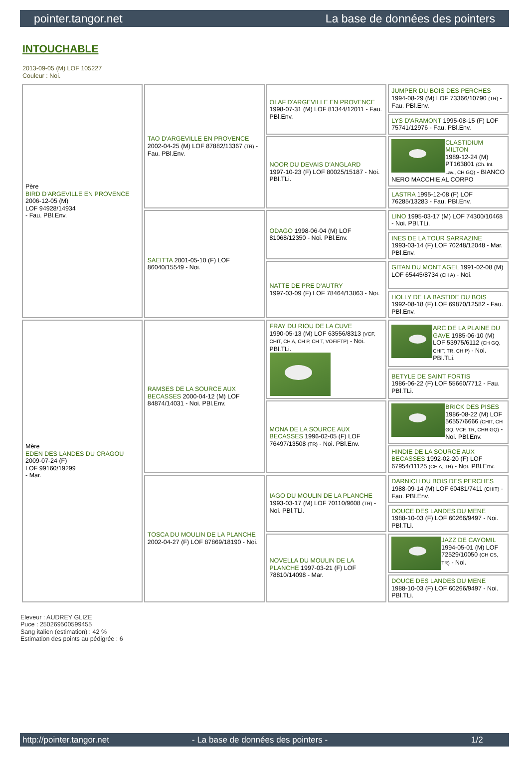pointer.tangor.net La base de données des pointers
INTOUCHABLE
2013-09-05 (M) LOF 105227
Couleur : Noi.
| Père BIRD D'ARGEVILLE EN PROVENCE 2006-12-05 (M) LOF 94928/14934 - Fau. PBl.Env. | TAO D'ARGEVILLE EN PROVENCE 2002-04-25 (M) LOF 87882/13367 (TR) - Fau. PBl.Env. | OLAF D'ARGEVILLE EN PROVENCE 1998-07-31 (M) LOF 81344/12011 - Fau. PBl.Env. | JUMPER DU BOIS DES PERCHES 1994-08-29 (M) LOF 73366/10790 (TR) - Fau. PBl.Env. |
| | | | LYS D'ARAMONT 1995-08-15 (F) LOF 75741/12976 - Fau. PBl.Env. |
| | | NOOR DU DEVAIS D'ANGLARD 1997-10-23 (F) LOF 80025/15187 - Noi. PBl.TLi. | CLASTIDIUM MILTON 1989-12-24 (M) PT163801 (Ch. Int. Lav., CH GQ) - BIANCO NERO MACCHIE AL CORPO |
| | | | LASTRA 1995-12-08 (F) LOF 76285/13283 - Fau. PBl.Env. |
| | SAEITTA 2001-05-10 (F) LOF 86040/15549 - Noi. | ODAGO 1998-06-04 (M) LOF 81068/12350 - Noi. PBl.Env. | LINO 1995-03-17 (M) LOF 74300/10468 - Noi. PBl.TLi. |
| | | | INES DE LA TOUR SARRAZINE 1993-03-14 (F) LOF 70248/12048 - Mar. PBl.Env. |
| | | NATTE DE PRE D'AUTRY 1997-03-09 (F) LOF 78464/13863 - Noi. | GITAN DU MONT AGEL 1991-02-08 (M) LOF 65445/8734 (CH A) - Noi. |
| | | | HOLLY DE LA BASTIDE DU BOIS 1992-08-18 (F) LOF 69870/12582 - Fau. PBl.Env. |
| Mère EDEN DES LANDES DU CRAGOU 2009-07-24 (F) LOF 99160/19299 - Mar. | RAMSES DE LA SOURCE AUX BECASSES 2000-04-12 (M) LOF 84874/14031 - Noi. PBl.Env. | FRAY DU RIOU DE LA CUVE 1990-05-13 (M) LOF 63556/8313 (VCF, CHIT, CH A, CH P, CH T, VOF/FTP) - Noi. PBl.TLi. | ARC DE LA PLAINE DU GAVE 1985-06-10 (M) LOF 53975/6112 (CH GQ, CHIT, TR, CH P) - Noi. PBl.TLi. |
| | | | BETYLE DE SAINT FORTIS 1986-06-22 (F) LOF 55660/7712 - Fau. PBl.TLi. |
| | | MONA DE LA SOURCE AUX BECASSES 1996-02-05 (F) LOF 76497/13508 (TR) - Noi. PBl.Env. | BRICK DES PISES 1986-08-22 (M) LOF 56557/6666 (CHIT, CH GQ, VCF, TR, CHR GQ) - Noi. PBl.Env. |
| | | | HINDIE DE LA SOURCE AUX BECASSES 1992-02-20 (F) LOF 67954/11125 (CH A, TR) - Noi. PBl.Env. |
| | TOSCA DU MOULIN DE LA PLANCHE 2002-04-27 (F) LOF 87869/18190 - Noi. | IAGO DU MOULIN DE LA PLANCHE 1993-03-17 (M) LOF 70110/9608 (TR) - Noi. PBl.TLi. | DARNICH DU BOIS DES PERCHES 1988-09-14 (M) LOF 60481/7411 (CHIT) - Fau. PBl.Env. |
| | | | DOUCE DES LANDES DU MENE 1988-10-03 (F) LOF 60266/9497 - Noi. PBl.TLi. |
| | | NOVELLA DU MOULIN DE LA PLANCHE 1997-03-21 (F) LOF 78810/14098 - Mar. | JAZZ DE CAYOMIL 1994-05-01 (M) LOF 72529/10050 (CH CS, TR) - Noi. |
| | | | DOUCE DES LANDES DU MENE 1988-10-03 (F) LOF 60266/9497 - Noi. PBl.TLi. |
Eleveur : AUDREY GLIZE
Puce : 250269500599455
Sang italien (estimation) : 42 %
Estimation des points au pédigrée : 6
http://pointer.tangor.net - La base de données des pointers - 1/2